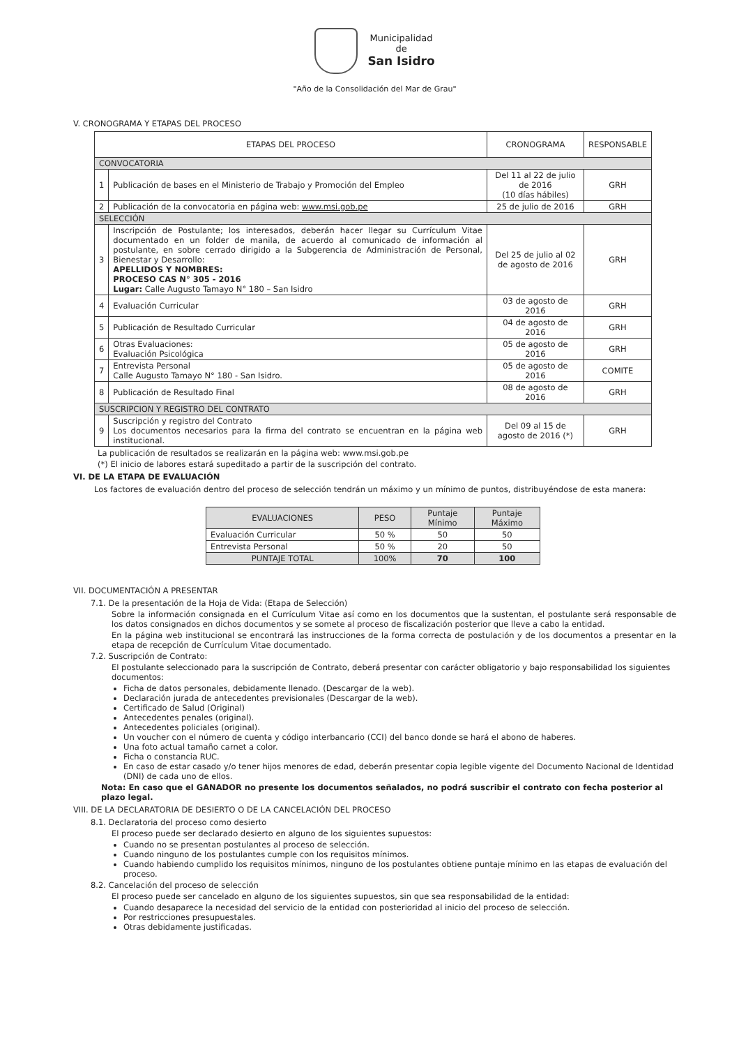Municipalidad
de
San Isidro
"Año de la Consolidación del Mar de Grau"
V. CRONOGRAMA Y ETAPAS DEL PROCESO
| ETAPAS DEL PROCESO | | CRONOGRAMA | RESPONSABLE |
| --- | --- | --- | --- |
| CONVOCATORIA | | | |
| 1 | Publicación de bases en el Ministerio de Trabajo y Promoción del Empleo | Del 11 al 22 de julio de 2016 (10 días hábiles) | GRH |
| 2 | Publicación de la convocatoria en página web: www.msi.gob.pe | 25 de julio de 2016 | GRH |
| SELECCIÓN | | | |
| 3 | Inscripción de Postulante; los interesados, deberán hacer llegar su Currículum Vitae documentado en un folder de manila, de acuerdo al comunicado de información al postulante, en sobre cerrado dirigido a la Subgerencia de Administración de Personal, Bienestar y Desarrollo: APELLIDOS Y NOMBRES: PROCESO CAS N° 305 - 2016 Lugar: Calle Augusto Tamayo N° 180 – San Isidro | Del 25 de julio al 02 de agosto de 2016 | GRH |
| 4 | Evaluación Curricular | 03 de agosto de 2016 | GRH |
| 5 | Publicación de Resultado Curricular | 04 de agosto de 2016 | GRH |
| 6 | Otras Evaluaciones: Evaluación Psicológica | 05 de agosto de 2016 | GRH |
| 7 | Entrevista Personal Calle Augusto Tamayo N° 180 - San Isidro. | 05 de agosto de 2016 | COMITE |
| 8 | Publicación de Resultado Final | 08 de agosto de 2016 | GRH |
| SUSCRIPCION Y REGISTRO DEL CONTRATO | | | |
| 9 | Suscripción y registro del Contrato Los documentos necesarios para la firma del contrato se encuentran en la página web institucional. | Del 09 al 15 de agosto de 2016 (*) | GRH |
La publicación de resultados se realizarán en la página web: www.msi.gob.pe
(*) El inicio de labores estará supeditado a partir de la suscripción del contrato.
VI. DE LA ETAPA DE EVALUACIÓN
Los factores de evaluación dentro del proceso de selección tendrán un máximo y un mínimo de puntos, distribuyéndose de esta manera:
| EVALUACIONES | PESO | Puntaje Mínimo | Puntaje Máximo |
| --- | --- | --- | --- |
| Evaluación Curricular | 50 % | 50 | 50 |
| Entrevista Personal | 50 % | 20 | 50 |
| PUNTAJE TOTAL | 100% | 70 | 100 |
VII. DOCUMENTACIÓN A PRESENTAR
7.1. De la presentación de la Hoja de Vida: (Etapa de Selección)
Sobre la información consignada en el Currículum Vitae así como en los documentos que la sustentan, el postulante será responsable de los datos consignados en dichos documentos y se somete al proceso de fiscalización posterior que lleve a cabo la entidad.
En la página web institucional se encontrará las instrucciones de la forma correcta de postulación y de los documentos a presentar en la etapa de recepción de Currículum Vitae documentado.
7.2. Suscripción de Contrato:
El postulante seleccionado para la suscripción de Contrato, deberá presentar con carácter obligatorio y bajo responsabilidad los siguientes documentos:
Ficha de datos personales, debidamente llenado. (Descargar de la web).
Declaración jurada de antecedentes previsionales (Descargar de la web).
Certificado de Salud (Original)
Antecedentes penales (original).
Antecedentes policiales (original).
Un voucher con el número de cuenta y código interbancario (CCI) del banco donde se hará el abono de haberes.
Una foto actual tamaño carnet a color.
Ficha o constancia RUC.
En caso de estar casado y/o tener hijos menores de edad, deberán presentar copia legible vigente del Documento Nacional de Identidad (DNI) de cada uno de ellos.
Nota: En caso que el GANADOR no presente los documentos señalados, no podrá suscribir el contrato con fecha posterior al plazo legal.
VIII. DE LA DECLARATORIA DE DESIERTO O DE LA CANCELACIÓN DEL PROCESO
8.1. Declaratoria del proceso como desierto
El proceso puede ser declarado desierto en alguno de los siguientes supuestos:
Cuando no se presentan postulantes al proceso de selección.
Cuando ninguno de los postulantes cumple con los requisitos mínimos.
Cuando habiendo cumplido los requisitos mínimos, ninguno de los postulantes obtiene puntaje mínimo en las etapas de evaluación del proceso.
8.2. Cancelación del proceso de selección
El proceso puede ser cancelado en alguno de los siguientes supuestos, sin que sea responsabilidad de la entidad:
Cuando desaparece la necesidad del servicio de la entidad con posterioridad al inicio del proceso de selección.
Por restricciones presupuestales.
Otras debidamente justificadas.